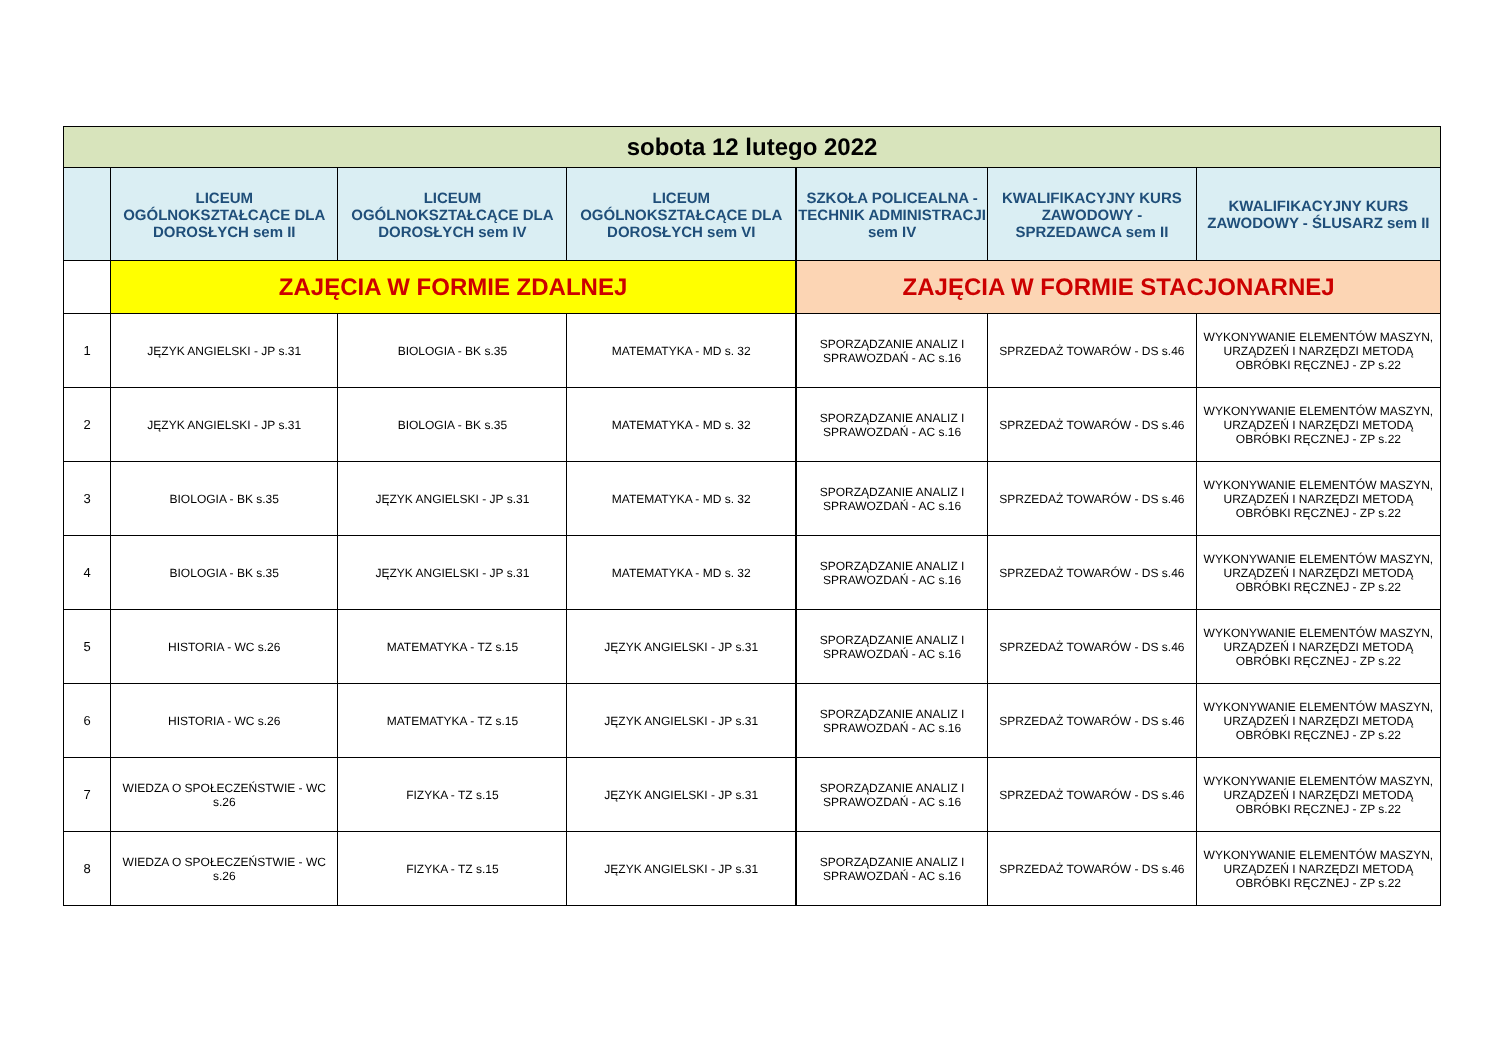| sobota 12 lutego 2022 | | | | | | |
| | LICEUM OGÓLNOKSZTAŁCĄCE DLA DOROSŁYCH sem II | LICEUM OGÓLNOKSZTAŁCĄCE DLA DOROSŁYCH sem IV | LICEUM OGÓLNOKSZTAŁCĄCE DLA DOROSŁYCH sem VI | SZKOŁA POLICEALNA - TECHNIK ADMINISTRACJI sem IV | KWALIFIKACYJNY KURS ZAWODOWY - SPRZEDAWCA sem II | KWALIFIKACYJNY KURS ZAWODOWY - ŚLUSARZ sem II |
| | ZAJĘCIA W FORMIE ZDALNEJ | | | ZAJĘCIA W FORMIE STACJONARNEJ | | |
| 1 | JĘZYK ANGIELSKI - JP s.31 | BIOLOGIA - BK s.35 | MATEMATYKA - MD s. 32 | SPORZĄDZANIE ANALIZ I SPRAWOZDAŃ - AC s.16 | SPRZEDAŻ TOWARÓW - DS s.46 | WYKONYWANIE ELEMENTÓW MASZYN, URZĄDZEŃ I NARZĘDZI METODĄ OBRÓBKI RĘCZNEJ - ZP s.22 |
| 2 | JĘZYK ANGIELSKI - JP s.31 | BIOLOGIA - BK s.35 | MATEMATYKA - MD s. 32 | SPORZĄDZANIE ANALIZ I SPRAWOZDAŃ - AC s.16 | SPRZEDAŻ TOWARÓW - DS s.46 | WYKONYWANIE ELEMENTÓW MASZYN, URZĄDZEŃ I NARZĘDZI METODĄ OBRÓBKI RĘCZNEJ - ZP s.22 |
| 3 | BIOLOGIA - BK s.35 | JĘZYK ANGIELSKI - JP s.31 | MATEMATYKA - MD s. 32 | SPORZĄDZANIE ANALIZ I SPRAWOZDAŃ - AC s.16 | SPRZEDAŻ TOWARÓW - DS s.46 | WYKONYWANIE ELEMENTÓW MASZYN, URZĄDZEŃ I NARZĘDZI METODĄ OBRÓBKI RĘCZNEJ - ZP s.22 |
| 4 | BIOLOGIA - BK s.35 | JĘZYK ANGIELSKI - JP s.31 | MATEMATYKA - MD s. 32 | SPORZĄDZANIE ANALIZ I SPRAWOZDAŃ - AC s.16 | SPRZEDAŻ TOWARÓW - DS s.46 | WYKONYWANIE ELEMENTÓW MASZYN, URZĄDZEŃ I NARZĘDZI METODĄ OBRÓBKI RĘCZNEJ - ZP s.22 |
| 5 | HISTORIA - WC s.26 | MATEMATYKA - TZ s.15 | JĘZYK ANGIELSKI - JP s.31 | SPORZĄDZANIE ANALIZ I SPRAWOZDAŃ - AC s.16 | SPRZEDAŻ TOWARÓW - DS s.46 | WYKONYWANIE ELEMENTÓW MASZYN, URZĄDZEŃ I NARZĘDZI METODĄ OBRÓBKI RĘCZNEJ - ZP s.22 |
| 6 | HISTORIA - WC s.26 | MATEMATYKA - TZ s.15 | JĘZYK ANGIELSKI - JP s.31 | SPORZĄDZANIE ANALIZ I SPRAWOZDAŃ - AC s.16 | SPRZEDAŻ TOWARÓW - DS s.46 | WYKONYWANIE ELEMENTÓW MASZYN, URZĄDZEŃ I NARZĘDZI METODĄ OBRÓBKI RĘCZNEJ - ZP s.22 |
| 7 | WIEDZA O SPOŁECZEŃSTWIE - WC s.26 | FIZYKA - TZ s.15 | JĘZYK ANGIELSKI - JP s.31 | SPORZĄDZANIE ANALIZ I SPRAWOZDAŃ - AC s.16 | SPRZEDAŻ TOWARÓW - DS s.46 | WYKONYWANIE ELEMENTÓW MASZYN, URZĄDZEŃ I NARZĘDZI METODĄ OBRÓBKI RĘCZNEJ - ZP s.22 |
| 8 | WIEDZA O SPOŁECZEŃSTWIE - WC s.26 | FIZYKA - TZ s.15 | JĘZYK ANGIELSKI - JP s.31 | SPORZĄDZANIE ANALIZ I SPRAWOZDAŃ - AC s.16 | SPRZEDAŻ TOWARÓW - DS s.46 | WYKONYWANIE ELEMENTÓW MASZYN, URZĄDZEŃ I NARZĘDZI METODĄ OBRÓBKI RĘCZNEJ - ZP s.22 |